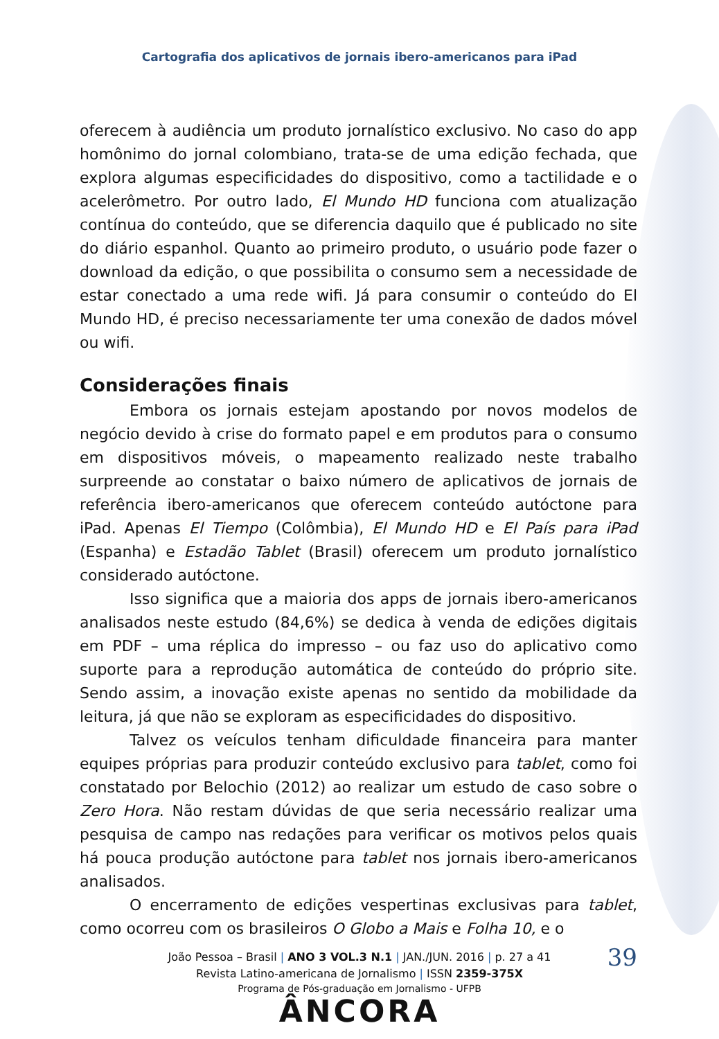Cartografia dos aplicativos de jornais ibero-americanos para iPad
oferecem à audiência um produto jornalístico exclusivo. No caso do app homônimo do jornal colombiano, trata-se de uma edição fechada, que explora algumas especificidades do dispositivo, como a tactilidade e o acelerômetro. Por outro lado, El Mundo HD funciona com atualização contínua do conteúdo, que se diferencia daquilo que é publicado no site do diário espanhol. Quanto ao primeiro produto, o usuário pode fazer o download da edição, o que possibilita o consumo sem a necessidade de estar conectado a uma rede wifi. Já para consumir o conteúdo do El Mundo HD, é preciso necessariamente ter uma conexão de dados móvel ou wifi.
Considerações finais
Embora os jornais estejam apostando por novos modelos de negócio devido à crise do formato papel e em produtos para o consumo em dispositivos móveis, o mapeamento realizado neste trabalho surpreende ao constatar o baixo número de aplicativos de jornais de referência ibero-americanos que oferecem conteúdo autóctone para iPad. Apenas El Tiempo (Colômbia), El Mundo HD e El País para iPad (Espanha) e Estadão Tablet (Brasil) oferecem um produto jornalístico considerado autóctone.
Isso significa que a maioria dos apps de jornais ibero-americanos analisados neste estudo (84,6%) se dedica à venda de edições digitais em PDF – uma réplica do impresso – ou faz uso do aplicativo como suporte para a reprodução automática de conteúdo do próprio site. Sendo assim, a inovação existe apenas no sentido da mobilidade da leitura, já que não se exploram as especificidades do dispositivo.
Talvez os veículos tenham dificuldade financeira para manter equipes próprias para produzir conteúdo exclusivo para tablet, como foi constatado por Belochio (2012) ao realizar um estudo de caso sobre o Zero Hora. Não restam dúvidas de que seria necessário realizar uma pesquisa de campo nas redações para verificar os motivos pelos quais há pouca produção autóctone para tablet nos jornais ibero-americanos analisados.
O encerramento de edições vespertinas exclusivas para tablet, como ocorreu com os brasileiros O Globo a Mais e Folha 10, e o
João Pessoa – Brasil | ANO 3 VOL.3 N.1 | JAN./JUN. 2016 | p. 27 a 41
39
Revista Latino-americana de Jornalismo | ISSN 2359-375X
Programa de Pós-graduação em Jornalismo - UFPB
ÂNCORA